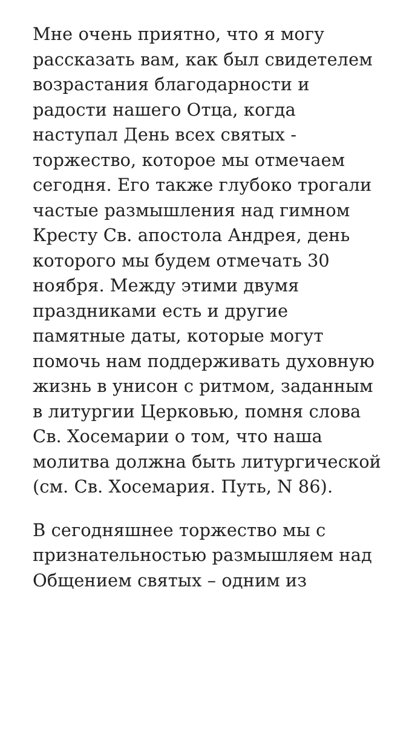Мне очень приятно, что я могу рассказать вам, как был свидетелем возрастания благодарности и радости нашего Отца, когда наступал День всех святых - торжество, которое мы отмечаем сегодня. Его также глубоко трогали частые размышления над гимном Кресту Св. апостола Андрея, день которого мы будем отмечать 30 ноября. Между этими двумя праздниками есть и другие памятные даты, которые могут помочь нам поддерживать духовную жизнь в унисон с ритмом, заданным в литургии Церковью, помня слова Св. Хосемарии о том, что наша молитва должна быть литургической (см. Св. Хосемария. Путь, N 86).
В сегодняшнее торжество мы с признательностью размышляем над Общением святых – одним из